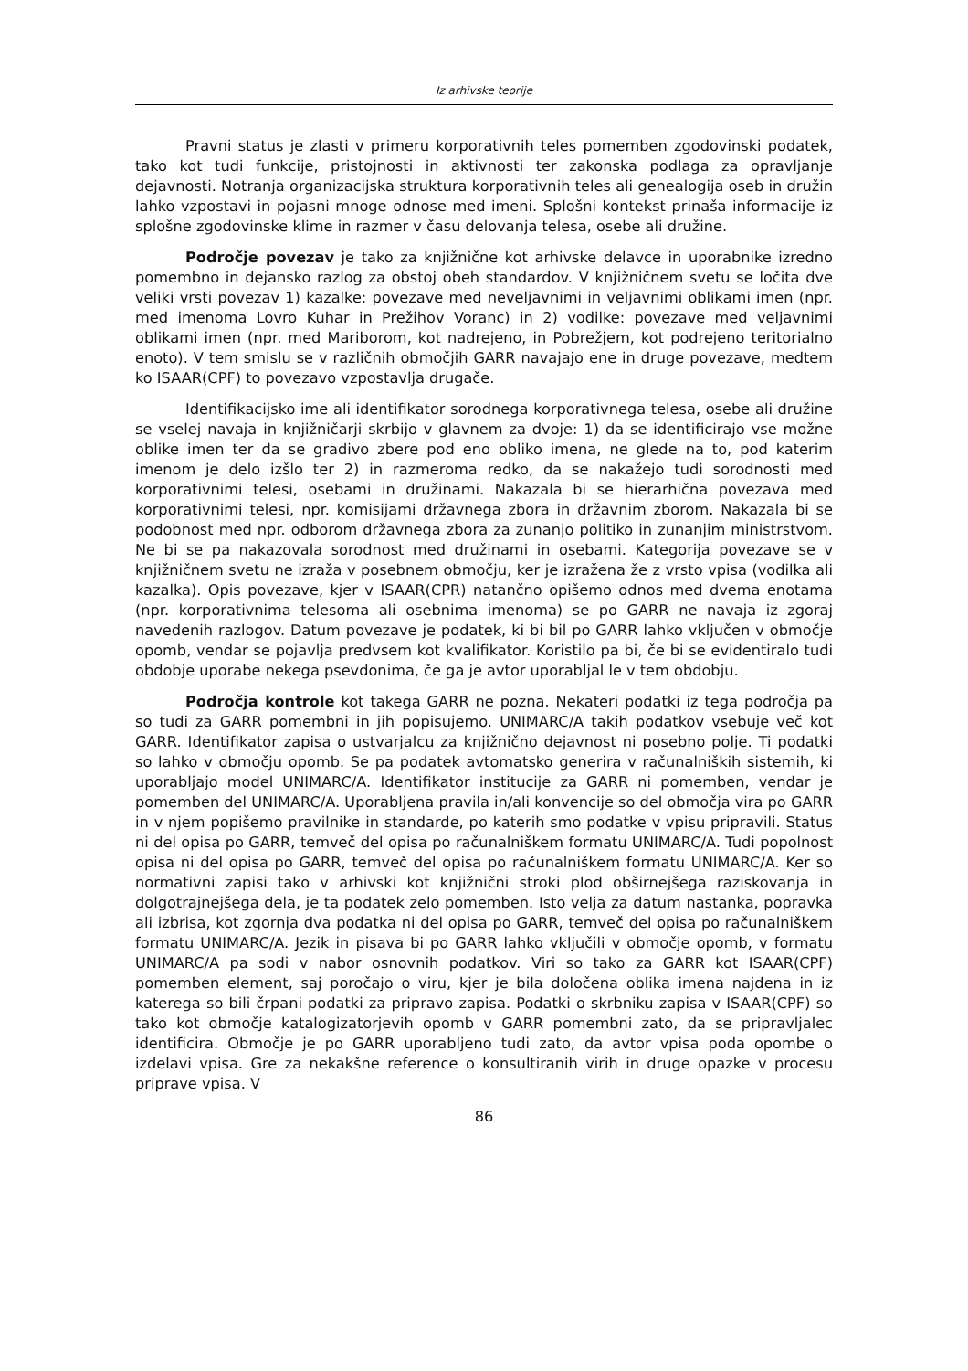Iz arhivske teorije
Pravni status je zlasti v primeru korporativnih teles pomemben zgodovinski podatek, tako kot tudi funkcije, pristojnosti in aktivnosti ter zakonska podlaga za opravljanje dejavnosti. Notranja organizacijska struktura korporativnih teles ali genealogija oseb in družin lahko vzpostavi in pojasni mnoge odnose med imeni. Splošni kontekst prinaša informacije iz splošne zgodovinske klime in razmer v času delovanja telesa, osebe ali družine.
Področje povezav je tako za knjižnične kot arhivske delavce in uporabnike izredno pomembno in dejansko razlog za obstoj obeh standardov. V knjižničnem svetu se ločita dve veliki vrsti povezav 1) kazalke: povezave med neveljavnimi in veljavnimi oblikami imen (npr. med imenoma Lovro Kuhar in Prežihov Voranc) in 2) vodilke: povezave med veljavnimi oblikami imen (npr. med Mariborom, kot nadrejeno, in Pobrežjem, kot podrejeno teritorialno enoto). V tem smislu se v različnih območjih GARR navajajo ene in druge povezave, medtem ko ISAAR(CPF) to povezavo vzpostavlja drugače.
Identifikacijsko ime ali identifikator sorodnega korporativnega telesa, osebe ali družine se vselej navaja in knjižničarji skrbijo v glavnem za dvoje: 1) da se identificirajo vse možne oblike imen ter da se gradivo zbere pod eno obliko imena, ne glede na to, pod katerim imenom je delo izšlo ter 2) in razmeroma redko, da se nakažejo tudi sorodnosti med korporativnimi telesi, osebami in družinami. Nakazala bi se hierarhična povezava med korporativnimi telesi, npr. komisijami državnega zbora in državnim zborom. Nakazala bi se podobnost med npr. odborom državnega zbora za zunanjo politiko in zunanjim ministrstvom. Ne bi se pa nakazovala sorodnost med družinami in osebami. Kategorija povezave se v knjižničnem svetu ne izraža v posebnem območju, ker je izražena že z vrsto vpisa (vodilka ali kazalka). Opis povezave, kjer v ISAAR(CPR) natančno opišemo odnos med dvema enotama (npr. korporativnima telesoma ali osebnima imenoma) se po GARR ne navaja iz zgoraj navedenih razlogov. Datum povezave je podatek, ki bi bil po GARR lahko vključen v območje opomb, vendar se pojavlja predvsem kot kvalifikator. Koristilo pa bi, če bi se evidentiralo tudi obdobje uporabe nekega psevdonima, če ga je avtor uporabljal le v tem obdobju.
Področja kontrole kot takega GARR ne pozna. Nekateri podatki iz tega področja pa so tudi za GARR pomembni in jih popisujemo. UNIMARC/A takih podatkov vsebuje več kot GARR. Identifikator zapisa o ustvarjalcu za knjižnično dejavnost ni posebno polje. Ti podatki so lahko v območju opomb. Se pa podatek avtomatsko generira v računalniških sistemih, ki uporabljajo model UNIMARC/A. Identifikator institucije za GARR ni pomemben, vendar je pomemben del UNIMARC/A. Uporabljena pravila in/ali konvencije so del območja vira po GARR in v njem popišemo pravilnike in standarde, po katerih smo podatke v vpisu pripravili. Status ni del opisa po GARR, temveč del opisa po računalniškem formatu UNIMARC/A. Tudi popolnost opisa ni del opisa po GARR, temveč del opisa po računalniškem formatu UNIMARC/A. Ker so normativni zapisi tako v arhivski kot knjižnični stroki plod obširnejšega raziskovanja in dolgotrajnejšega dela, je ta podatek zelo pomemben. Isto velja za datum nastanka, popravka ali izbrisa, kot zgornja dva podatka ni del opisa po GARR, temveč del opisa po računalniškem formatu UNIMARC/A. Jezik in pisava bi po GARR lahko vključili v območje opomb, v formatu UNIMARC/A pa sodi v nabor osnovnih podatkov. Viri so tako za GARR kot ISAAR(CPF) pomemben element, saj poročajo o viru, kjer je bila določena oblika imena najdena in iz katerega so bili črpani podatki za pripravo zapisa. Podatki o skrbniku zapisa v ISAAR(CPF) so tako kot območje katalogizatorjevih opomb v GARR pomembni zato, da se pripravljalec identificira. Območje je po GARR uporabljeno tudi zato, da avtor vpisa poda opombe o izdelavi vpisa. Gre za nekakšne reference o konsultiranih virih in druge opazke v procesu priprave vpisa. V
86